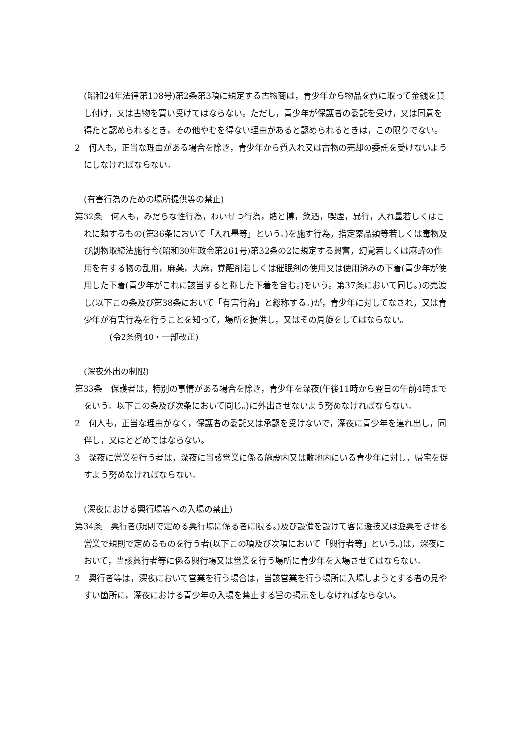(昭和24年法律第108号)第2条第3項に規定する古物商は，青少年から物品を質に取って金銭を貸し付け，又は古物を買い受けてはならない。ただし，青少年が保護者の委託を受け，又は同意を得たと認められるとき，その他やむを得ない理由があると認められるときは，この限りでない。
2　何人も，正当な理由がある場合を除き，青少年から質入れ又は古物の売却の委託を受けないようにしなければならない。
(有害行為のための場所提供等の禁止)
第32条　何人も，みだらな性行為，わいせつ行為，賭と博，飲酒，喫煙，暴行，入れ墨若しくはこれに類するもの(第36条において「入れ墨等」という。)を施す行為，指定薬品類等若しくは毒物及び劇物取締法施行令(昭和30年政令第261号)第32条の2に規定する興奮，幻覚若しくは麻酔の作用を有する物の乱用，麻薬，大麻，覚醒剤若しくは催眠剤の使用又は使用済みの下着(青少年が使用した下着(青少年がこれに該当すると称した下着を含む。)をいう。第37条において同じ。)の売渡し(以下この条及び第38条において「有害行為」と総称する。)が，青少年に対してなされ，又は青少年が有害行為を行うことを知って，場所を提供し，又はその周旋をしてはならない。
(令2条例40・一部改正)
(深夜外出の制限)
第33条　保護者は，特別の事情がある場合を除き，青少年を深夜(午後11時から翌日の午前4時までをいう。以下この条及び次条において同じ。)に外出させないよう努めなければならない。
2　何人も，正当な理由がなく，保護者の委託又は承認を受けないで，深夜に青少年を連れ出し，同伴し，又はとどめてはならない。
3　深夜に営業を行う者は，深夜に当該営業に係る施設内又は敷地内にいる青少年に対し，帰宅を促すよう努めなければならない。
(深夜における興行場等への入場の禁止)
第34条　興行者(規則で定める興行場に係る者に限る。)及び設備を設けて客に遊技又は遊興をさせる営業で規則で定めるものを行う者(以下この項及び次項において「興行者等」という。)は，深夜において，当該興行者等に係る興行場又は営業を行う場所に青少年を入場させてはならない。
2　興行者等は，深夜において営業を行う場合は，当該営業を行う場所に入場しようとする者の見やすい箇所に，深夜における青少年の入場を禁止する旨の掲示をしなければならない。